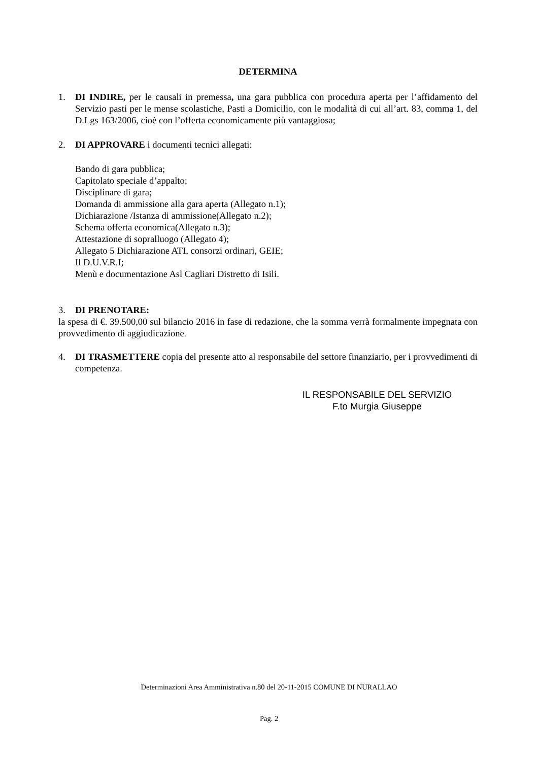DETERMINA
1. DI INDIRE, per le causali in premessa, una gara pubblica con procedura aperta per l’affidamento del Servizio pasti per le mense scolastiche, Pasti a Domicilio, con le modalità di cui all’art. 83, comma 1, del D.Lgs 163/2006, cioè con l’offerta economicamente più vantaggiosa;
2. DI APPROVARE i documenti tecnici allegati:
Bando di gara pubblica;
Capitolato speciale d’appalto;
Disciplinare di gara;
Domanda di ammissione alla gara aperta (Allegato n.1);
Dichiarazione /Istanza di ammissione(Allegato n.2);
Schema offerta economica(Allegato n.3);
Attestazione di sopralluogo (Allegato 4);
Allegato 5 Dichiarazione ATI, consorzi ordinari, GEIE;
Il D.U.V.R.I;
Menù e documentazione Asl Cagliari Distretto di Isili.
3. DI PRENOTARE:
la spesa di €. 39.500,00 sul bilancio 2016 in fase di redazione, che la somma verrà formalmente impegnata con provvedimento di aggiudicazione.
4. DI TRASMETTERE copia del presente atto al responsabile del settore finanziario, per i provvedimenti di competenza.
IL RESPONSABILE DEL SERVIZIO
F.to Murgia Giuseppe
Determinazioni Area Amministrativa n.80 del 20-11-2015 COMUNE DI NURALLAO
Pag. 2